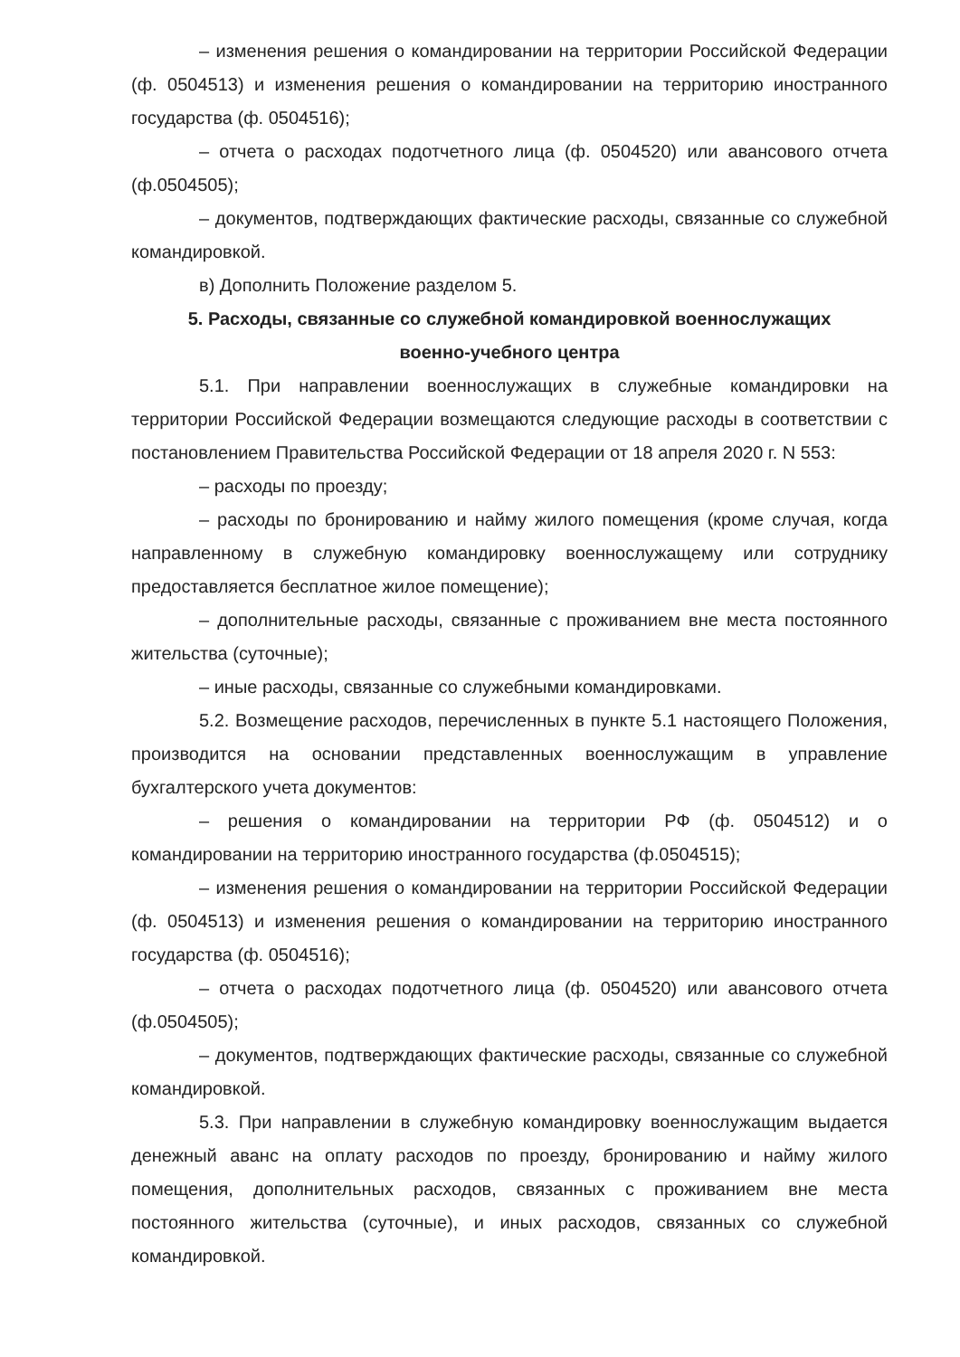– изменения решения о командировании на территории Российской Федерации (ф. 0504513) и изменения решения о командировании на территорию иностранного государства (ф. 0504516);
– отчета о расходах подотчетного лица (ф. 0504520) или авансового отчета (ф.0504505);
– документов, подтверждающих фактические расходы, связанные со служебной командировкой.
в) Дополнить Положение разделом 5.
5. Расходы, связанные со служебной командировкой военнослужащих
военно-учебного центра
5.1. При направлении военнослужащих в служебные командировки на территории Российской Федерации возмещаются следующие расходы в соответствии с постановлением Правительства Российской Федерации от 18 апреля 2020 г. N 553:
– расходы по проезду;
– расходы по бронированию и найму жилого помещения (кроме случая, когда направленному в служебную командировку военнослужащему или сотруднику предоставляется бесплатное жилое помещение);
– дополнительные расходы, связанные с проживанием вне места постоянного жительства (суточные);
– иные расходы, связанные со служебными командировками.
5.2. Возмещение расходов, перечисленных в пункте 5.1 настоящего Положения, производится на основании представленных военнослужащим в управление бухгалтерского учета документов:
– решения о командировании на территории РФ (ф. 0504512) и о командировании на территорию иностранного государства (ф.0504515);
– изменения решения о командировании на территории Российской Федерации (ф. 0504513) и изменения решения о командировании на территорию иностранного государства (ф. 0504516);
– отчета о расходах подотчетного лица (ф. 0504520) или авансового отчета (ф.0504505);
– документов, подтверждающих фактические расходы, связанные со служебной командировкой.
5.3. При направлении в служебную командировку военнослужащим выдается денежный аванс на оплату расходов по проезду, бронированию и найму жилого помещения, дополнительных расходов, связанных с проживанием вне места постоянного жительства (суточные), и иных расходов, связанных со служебной командировкой.